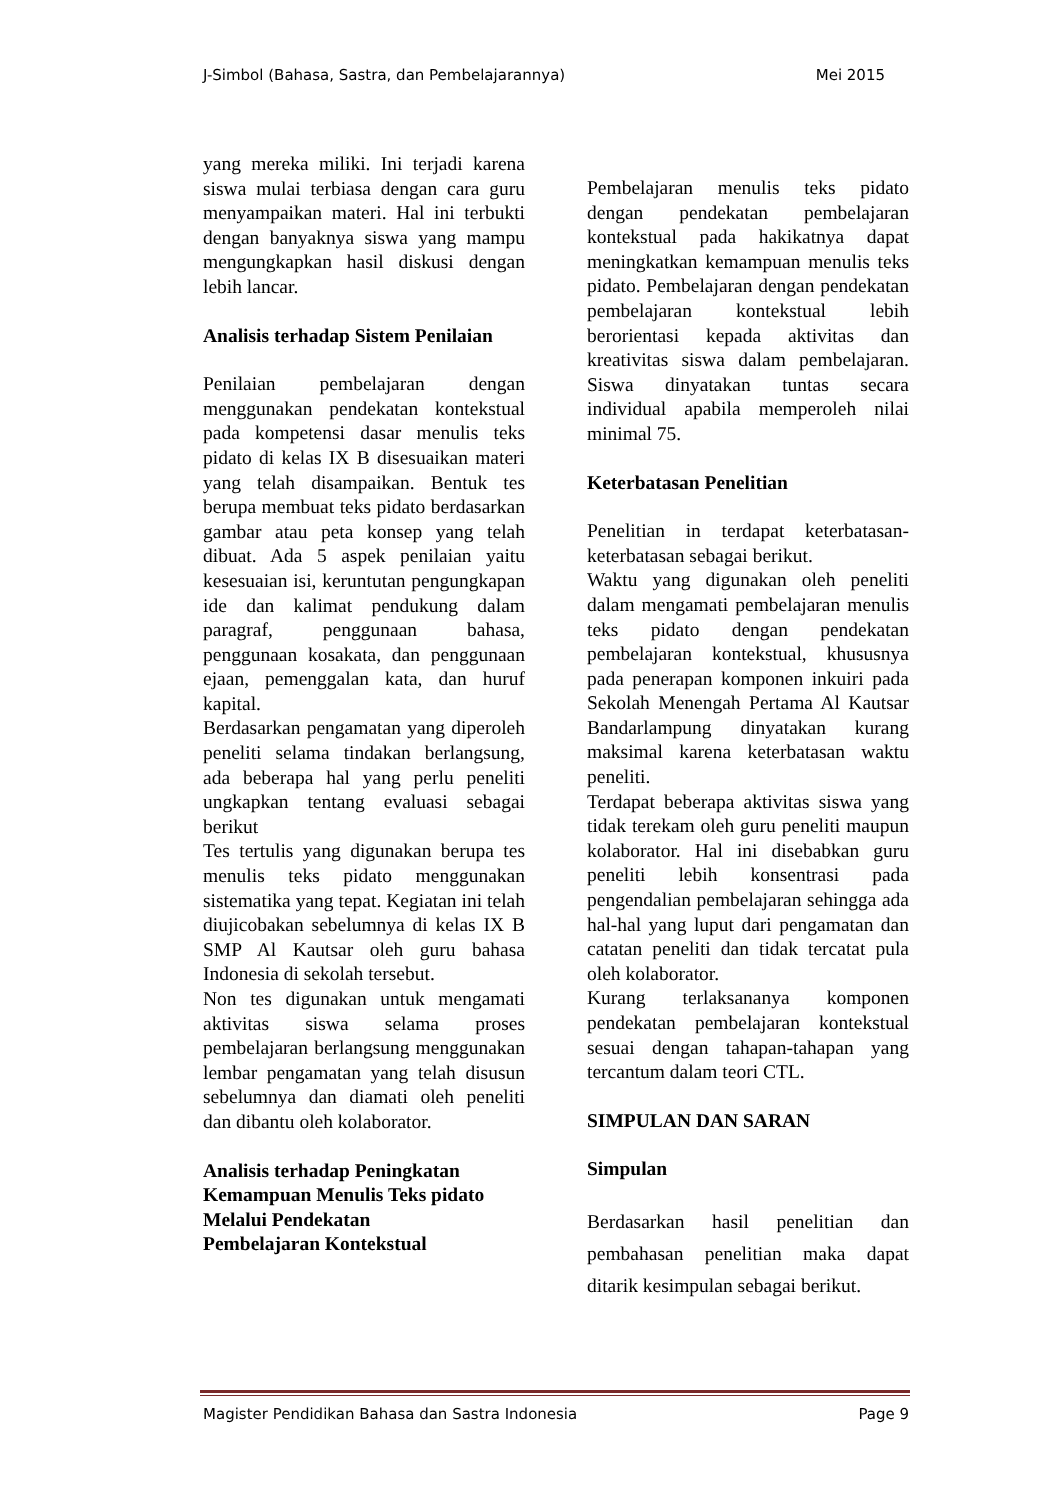J-Simbol (Bahasa, Sastra, dan Pembelajarannya) Mei 2015
yang mereka miliki. Ini terjadi karena siswa mulai terbiasa dengan cara guru menyampaikan materi. Hal ini terbukti dengan banyaknya siswa yang mampu mengungkapkan hasil diskusi dengan lebih lancar.
Analisis terhadap Sistem Penilaian
Penilaian pembelajaran dengan menggunakan pendekatan kontekstual pada kompetensi dasar menulis teks pidato di kelas IX B disesuaikan materi yang telah disampaikan. Bentuk tes berupa membuat teks pidato berdasarkan gambar atau peta konsep yang telah dibuat. Ada 5 aspek penilaian yaitu kesesuaian isi, keruntutan pengungkapan ide dan kalimat pendukung dalam paragraf, penggunaan bahasa, penggunaan kosakata, dan penggunaan ejaan, pemenggalan kata, dan huruf kapital.
Berdasarkan pengamatan yang diperoleh peneliti selama tindakan berlangsung, ada beberapa hal yang perlu peneliti ungkapkan tentang evaluasi sebagai berikut
Tes tertulis yang digunakan berupa tes menulis teks pidato menggunakan sistematika yang tepat. Kegiatan ini telah diujicobakan sebelumnya di kelas IX B SMP Al Kautsar oleh guru bahasa Indonesia di sekolah tersebut.
Non tes digunakan untuk mengamati aktivitas siswa selama proses pembelajaran berlangsung menggunakan lembar pengamatan yang telah disusun sebelumnya dan diamati oleh peneliti dan dibantu oleh kolaborator.
Analisis terhadap Peningkatan Kemampuan Menulis Teks pidato Melalui Pendekatan
Pembelajaran Kontekstual
Pembelajaran menulis teks pidato dengan pendekatan pembelajaran kontekstual pada hakikatnya dapat meningkatkan kemampuan menulis teks pidato. Pembelajaran dengan pendekatan pembelajaran kontekstual lebih berorientasi kepada aktivitas dan kreativitas siswa dalam pembelajaran. Siswa dinyatakan tuntas secara individual apabila memperoleh nilai minimal 75.
Keterbatasan Penelitian
Penelitian in terdapat keterbatasan-keterbatasan sebagai berikut.
Waktu yang digunakan oleh peneliti dalam mengamati pembelajaran menulis teks pidato dengan pendekatan pembelajaran kontekstual, khususnya pada penerapan komponen inkuiri pada Sekolah Menengah Pertama Al Kautsar Bandarlampung dinyatakan kurang maksimal karena keterbatasan waktu peneliti.
Terdapat beberapa aktivitas siswa yang tidak terekam oleh guru peneliti maupun kolaborator. Hal ini disebabkan guru peneliti lebih konsentrasi pada pengendalian pembelajaran sehingga ada hal-hal yang luput dari pengamatan dan catatan peneliti dan tidak tercatat pula oleh kolaborator.
Kurang terlaksananya komponen pendekatan pembelajaran kontekstual sesuai dengan tahapan-tahapan yang tercantum dalam teori CTL.
SIMPULAN DAN SARAN
Simpulan
Berdasarkan hasil penelitian dan pembahasan penelitian maka dapat ditarik kesimpulan sebagai berikut.
Magister Pendidikan Bahasa dan Sastra Indonesia Page 9